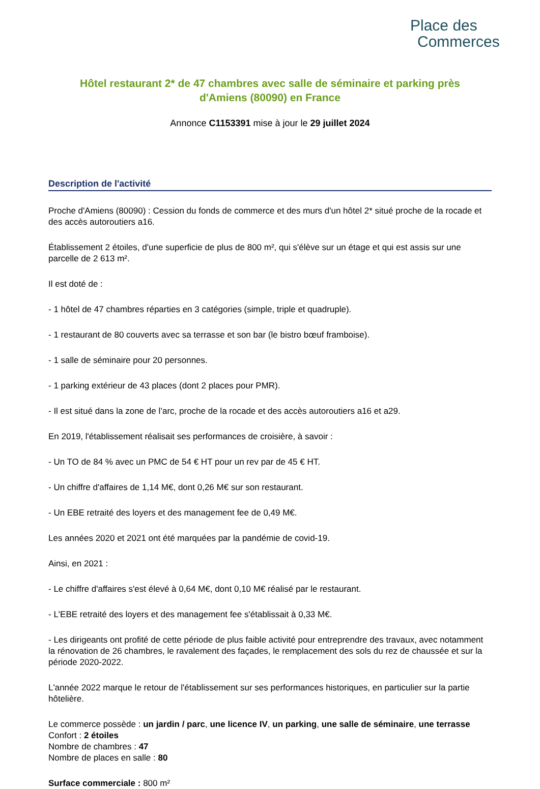Place des
Commerces
Hôtel restaurant 2* de 47 chambres avec salle de séminaire et parking près d'Amiens (80090) en France
Annonce C1153391 mise à jour le 29 juillet 2024
Description de l'activité
Proche d'Amiens (80090) : Cession du fonds de commerce et des murs d'un hôtel 2* situé proche de la rocade et des accès autoroutiers a16.
Établissement 2 étoiles, d'une superficie de plus de 800 m², qui s'élève sur un étage et qui est assis sur une parcelle de 2 613 m².
Il est doté de :
- 1 hôtel de 47 chambres réparties en 3 catégories (simple, triple et quadruple).
- 1 restaurant de 80 couverts avec sa terrasse et son bar (le bistro bœuf framboise).
- 1 salle de séminaire pour 20 personnes.
- 1 parking extérieur de 43 places (dont 2 places pour PMR).
- Il est situé dans la zone de l’arc, proche de la rocade et des accès autoroutiers a16 et a29.
En 2019, l'établissement réalisait ses performances de croisière, à savoir :
- Un TO de 84 % avec un PMC de 54 € HT pour un rev par de 45 € HT.
- Un chiffre d'affaires de 1,14 M€, dont 0,26 M€ sur son restaurant.
- Un EBE retraité des loyers et des management fee de 0,49 M€.
Les années 2020 et 2021 ont été marquées par la pandémie de covid-19.
Ainsi, en 2021 :
- Le chiffre d'affaires s'est élevé à 0,64 M€, dont 0,10 M€ réalisé par le restaurant.
- L'EBE retraité des loyers et des management fee s'établissait à 0,33 M€.
- Les dirigeants ont profité de cette période de plus faible activité pour entreprendre des travaux, avec notamment la rénovation de 26 chambres, le ravalement des façades, le remplacement des sols du rez de chaussée et sur la période 2020-2022.
L'année 2022 marque le retour de l'établissement sur ses performances historiques, en particulier sur la partie hôtelière.
Le commerce possède : un jardin / parc, une licence IV, un parking, une salle de séminaire, une terrasse
Confort : 2 étoiles
Nombre de chambres : 47
Nombre de places en salle : 80
Surface commerciale : 800 m²